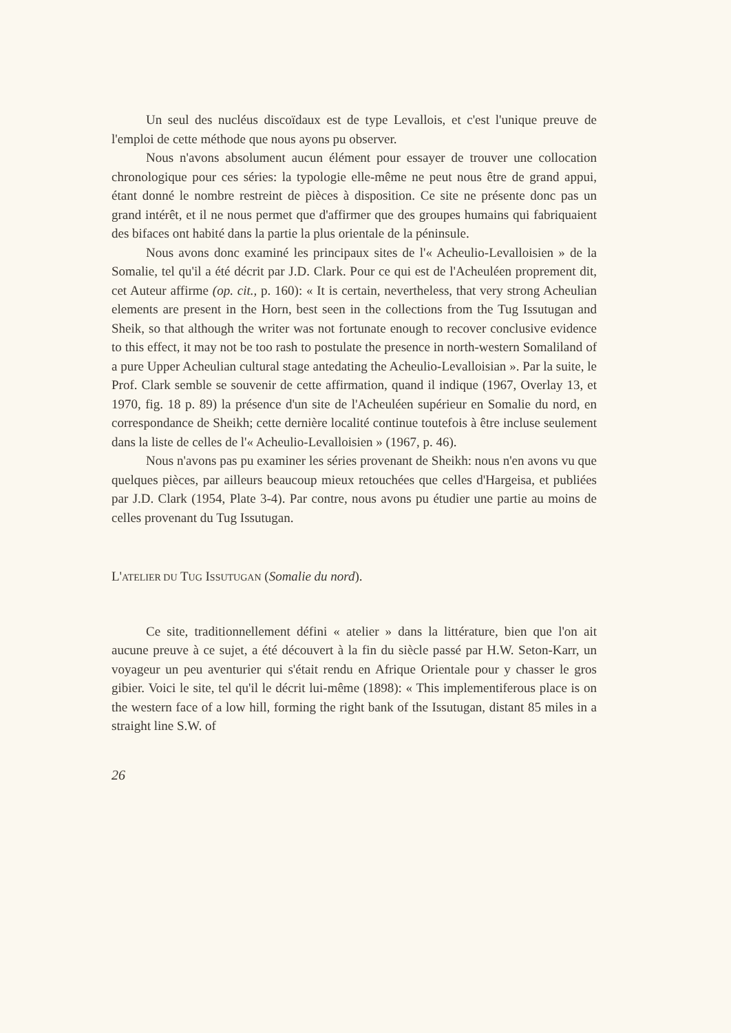Un seul des nucléus discoïdaux est de type Levallois, et c'est l'unique preuve de l'emploi de cette méthode que nous ayons pu observer.
Nous n'avons absolument aucun élément pour essayer de trouver une collocation chronologique pour ces séries: la typologie elle-même ne peut nous être de grand appui, étant donné le nombre restreint de pièces à disposition. Ce site ne présente donc pas un grand intérêt, et il ne nous permet que d'affirmer que des groupes humains qui fabriquaient des bifaces ont habité dans la partie la plus orientale de la péninsule.
Nous avons donc examiné les principaux sites de l'« Acheulio-Levalloisien » de la Somalie, tel qu'il a été décrit par J.D. Clark. Pour ce qui est de l'Acheuléen proprement dit, cet Auteur affirme (op. cit., p. 160): « It is certain, nevertheless, that very strong Acheulian elements are present in the Horn, best seen in the collections from the Tug Issutugan and Sheik, so that although the writer was not fortunate enough to recover conclusive evidence to this effect, it may not be too rash to postulate the presence in north-western Somaliland of a pure Upper Acheulian cultural stage antedating the Acheulio-Levalloisian ». Par la suite, le Prof. Clark semble se souvenir de cette affirmation, quand il indique (1967, Overlay 13, et 1970, fig. 18 p. 89) la présence d'un site de l'Acheuléen supérieur en Somalie du nord, en correspondance de Sheikh; cette dernière localité continue toutefois à être incluse seulement dans la liste de celles de l'« Acheulio-Levalloisien » (1967, p. 46).
Nous n'avons pas pu examiner les séries provenant de Sheikh: nous n'en avons vu que quelques pièces, par ailleurs beaucoup mieux retouchées que celles d'Hargeisa, et publiées par J.D. Clark (1954, Plate 3-4). Par contre, nous avons pu étudier une partie au moins de celles provenant du Tug Issutugan.
L'ATELIER DU TUG ISSUTUGAN (Somalie du nord).
Ce site, traditionnellement défini « atelier » dans la littérature, bien que l'on ait aucune preuve à ce sujet, a été découvert à la fin du siècle passé par H.W. Seton-Karr, un voyageur un peu aventurier qui s'était rendu en Afrique Orientale pour y chasser le gros gibier. Voici le site, tel qu'il le décrit lui-même (1898): « This implementiferous place is on the western face of a low hill, forming the right bank of the Issutugan, distant 85 miles in a straight line S.W. of
26